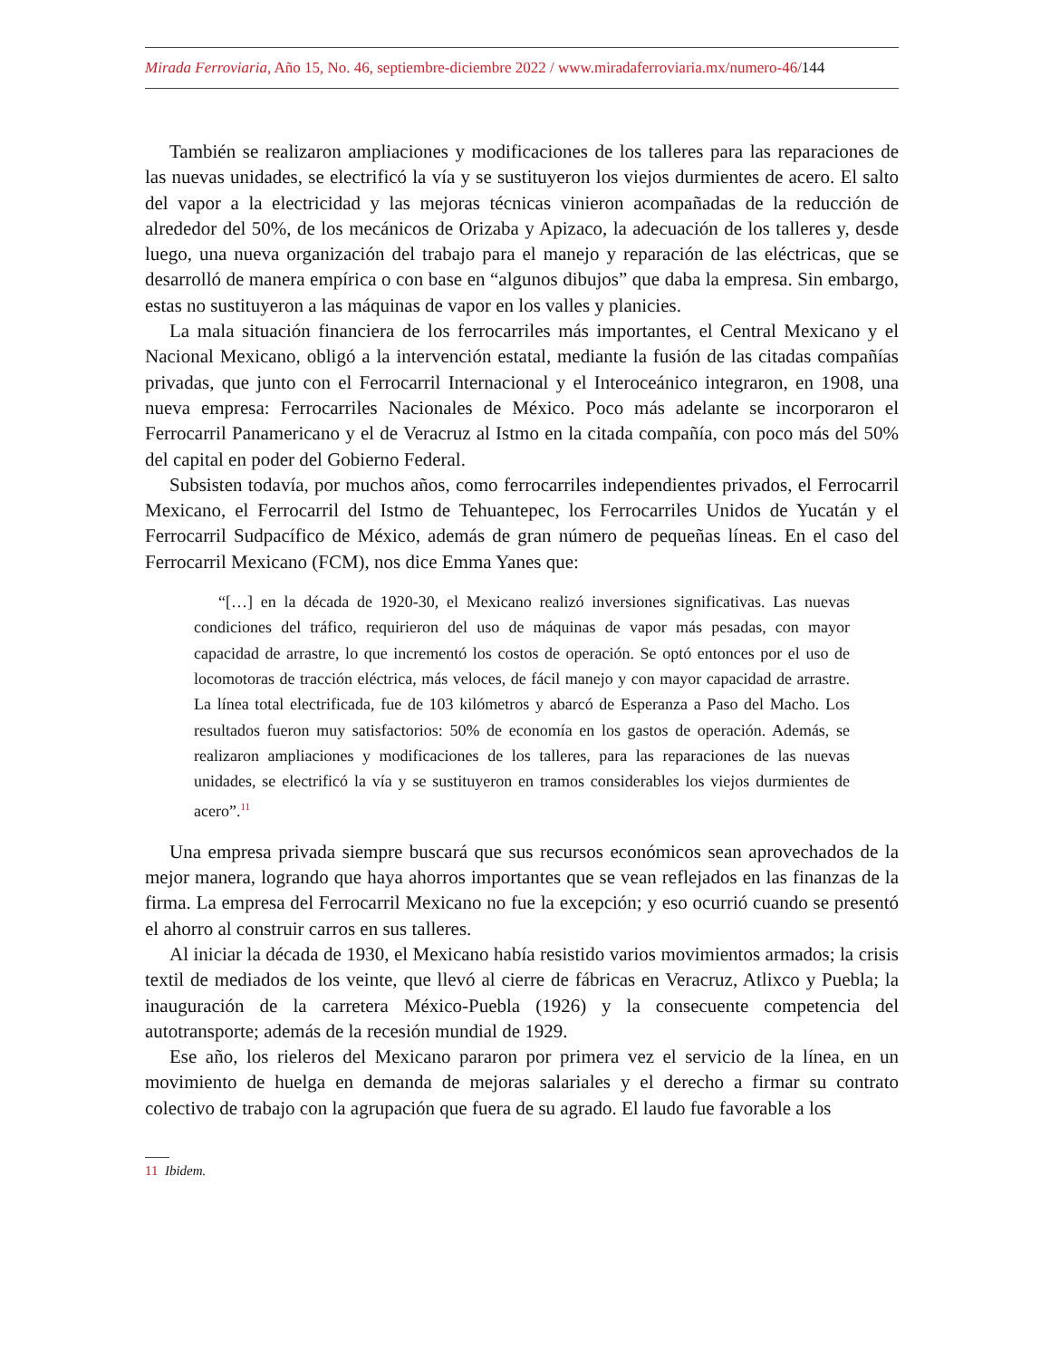Mirada Ferroviaria, Año 15, No. 46, septiembre-diciembre 2022 / www.miradaferroviaria.mx/numero-46/144
También se realizaron ampliaciones y modificaciones de los talleres para las reparaciones de las nuevas unidades, se electrificó la vía y se sustituyeron los viejos durmientes de acero. El salto del vapor a la electricidad y las mejoras técnicas vinieron acompañadas de la reducción de alrededor del 50%, de los mecánicos de Orizaba y Apizaco, la adecuación de los talleres y, desde luego, una nueva organización del trabajo para el manejo y reparación de las eléctricas, que se desarrolló de manera empírica o con base en “algunos dibujos” que daba la empresa. Sin embargo, estas no sustituyeron a las máquinas de vapor en los valles y planicies.
La mala situación financiera de los ferrocarriles más importantes, el Central Mexicano y el Nacional Mexicano, obligó a la intervención estatal, mediante la fusión de las citadas compañías privadas, que junto con el Ferrocarril Internacional y el Interoceánico integraron, en 1908, una nueva empresa: Ferrocarriles Nacionales de México. Poco más adelante se incorporaron el Ferrocarril Panamericano y el de Veracruz al Istmo en la citada compañía, con poco más del 50% del capital en poder del Gobierno Federal.
Subsisten todavía, por muchos años, como ferrocarriles independientes privados, el Ferrocarril Mexicano, el Ferrocarril del Istmo de Tehuantepec, los Ferrocarriles Unidos de Yucatán y el Ferrocarril Sudpacífico de México, además de gran número de pequeñas líneas. En el caso del Ferrocarril Mexicano (FCM), nos dice Emma Yanes que:
“[…] en la década de 1920-30, el Mexicano realizó inversiones significativas. Las nuevas condiciones del tráfico, requirieron del uso de máquinas de vapor más pesadas, con mayor capacidad de arrastre, lo que incrementó los costos de operación. Se optó entonces por el uso de locomotoras de tracción eléctrica, más veloces, de fácil manejo y con mayor capacidad de arrastre. La línea total electrificada, fue de 103 kilómetros y abarcó de Esperanza a Paso del Macho. Los resultados fueron muy satisfactorios: 50% de economía en los gastos de operación. Además, se realizaron ampliaciones y modificaciones de los talleres, para las reparaciones de las nuevas unidades, se electrificó la vía y se sustituyeron en tramos considerables los viejos durmientes de acero”.<sup>11</sup>
Una empresa privada siempre buscará que sus recursos económicos sean aprovechados de la mejor manera, logrando que haya ahorros importantes que se vean reflejados en las finanzas de la firma. La empresa del Ferrocarril Mexicano no fue la excepción; y eso ocurrió cuando se presentó el ahorro al construir carros en sus talleres.
Al iniciar la década de 1930, el Mexicano había resistido varios movimientos armados; la crisis textil de mediados de los veinte, que llevó al cierre de fábricas en Veracruz, Atlixco y Puebla; la inauguración de la carretera México-Puebla (1926) y la consecuente competencia del autotransporte; además de la recesión mundial de 1929.
Ese año, los rieleros del Mexicano pararon por primera vez el servicio de la línea, en un movimiento de huelga en demanda de mejoras salariales y el derecho a firmar su contrato colectivo de trabajo con la agrupación que fuera de su agrado. El laudo fue favorable a los
11 Ibidem.